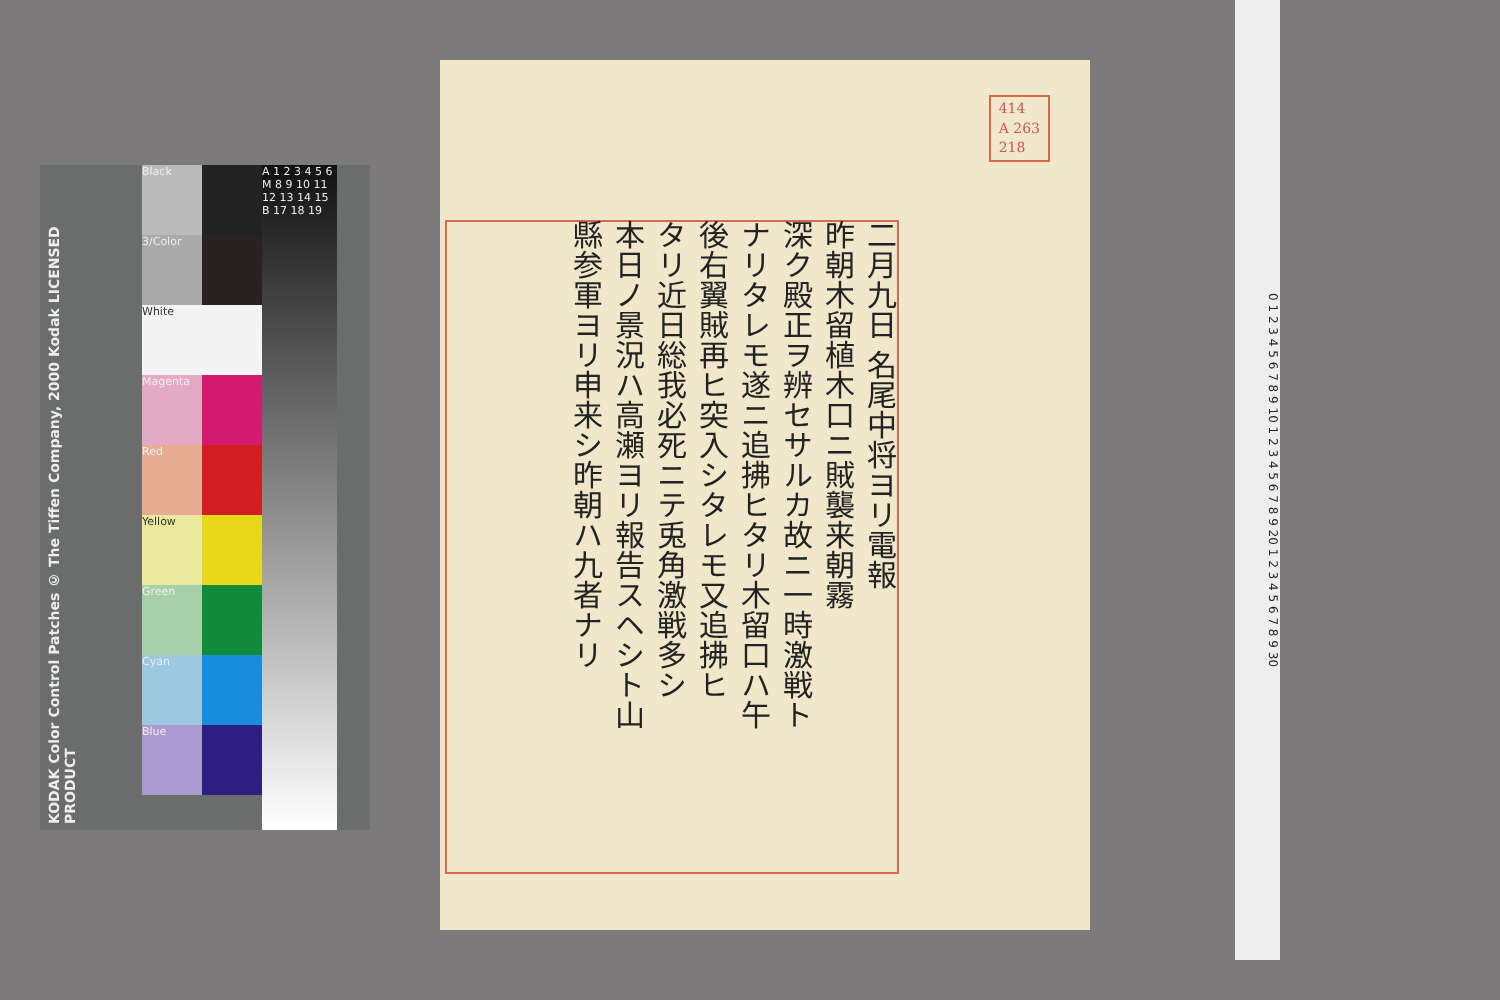KODAK Color Control Patches © The Tiffen Company, 2000 Kodak LICENSED PRODUCT
Black
3/Color
White
Magenta
Red
Yellow
Green
Cyan
Blue
A 1 2 3 4 5 6 M 8 9 10 11 12 13 14 15 B 17 18 19
414
A 263
218
二月九日 名尾中将ヨリ電報
昨朝木留植木口ニ賊襲来朝霧
深ク殿正ヲ辨セサルカ故ニ一時激戦ト
ナリタレモ遂ニ追拂ヒタリ木留口ハ午
後右翼賊再ヒ突入シタレモ又追拂ヒ
タリ近日総我必死ニテ兎角激戦多シ
本日ノ景況ハ高瀬ヨリ報告スヘシト山
縣参軍ヨリ申来シ昨朝ハ九者ナリ
0 1 2 3 4 5 6 7 8 9 10 1 2 3 4 5 6 7 8 9 20 1 2 3 4 5 6 7 8 9 30